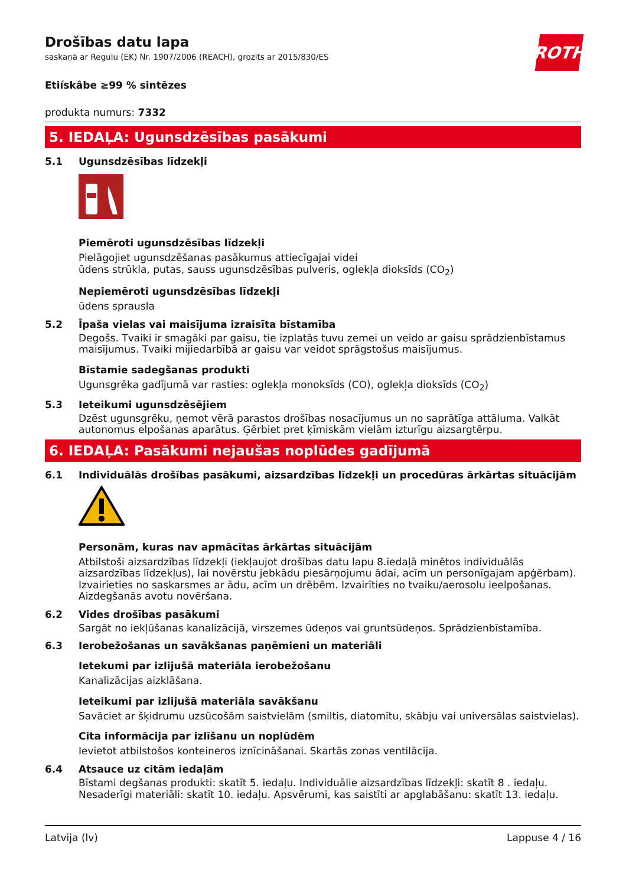ROTH
Drošības datu lapa
saskaņā ar Regulu (EK) Nr. 1907/2006 (REACH), grozīts ar 2015/830/ES
Etiískâbe ≥99 % sintēzes
produkta numurs: 7332
5. IEDAĻA: Ugunsdzēsības pasākumi
5.1 Ugunsdzēsības līdzekļi
Piemēroti ugunsdzēsības līdzekļi
Pielāgojiet ugunsdzēšanas pasākumus attiecīgajai videi
ūdens strūkla, putas, sauss ugunsdzēsības pulveris, oglekļa dioksīds (CO<sub>2</sub>)
Nepiemēroti ugunsdzēsības līdzekļi
ūdens sprausla
5.2 Īpaša vielas vai maisījuma izraisīta bīstamība
Degošs. Tvaiki ir smagāki par gaisu, tie izplatās tuvu zemei un veido ar gaisu sprādzienbīstamus maisījumus. Tvaiki mijiedarbībā ar gaisu var veidot sprāgstošus maisījumus.
Bīstamie sadegšanas produkti
Ugunsgrēka gadījumā var rasties: oglekļa monoksīds (CO), oglekļa dioksīds (CO<sub>2</sub>)
5.3 Ieteikumi ugunsdzēsējiem
Dzēst ugunsgrēku, ņemot vērā parastos drošības nosacījumus un no saprātīga attāluma. Valkāt autonomus elpošanas aparātus. Ģērbiet pret ķīmiskām vielām izturīgu aizsargtērpu.
6. IEDAĻA: Pasākumi nejaušas noplūdes gadījumā
6.1 Individuālās drošības pasākumi, aizsardzības līdzekļi un procedūras ārkārtas situācijām
Personām, kuras nav apmācītas ārkārtas situācijām
Atbilstoši aizsardzības līdzekļi (iekļaujot drošības datu lapu 8.iedaļā minētos individuālās aizsardzības līdzekļus), lai novērstu jebkādu piesārņojumu ādai, acīm un personīgajam apģērbam). Izvairieties no saskarsmes ar ādu, acīm un drēbēm. Izvairīties no tvaiku/aerosolu ieelpošanas. Aizdegšanās avotu novēršana.
6.2 Vides drošības pasākumi
Sargāt no iekļūšanas kanalizācijā, virszemes ūdeņos vai gruntsūdeņos. Sprādzienbīstamība.
6.3 Ierobežošanas un savākšanas paņēmieni un materiāli
Ietekumi par izlijušā materiāla ierobežošanu
Kanalizācijas aizklāšana.
Ieteikumi par izlijušā materiāla savākšanu
Savāciet ar šķidrumu uzsūcošām saistvielām (smiltis, diatomītu, skābju vai universālas saistvielas).
Cita informācija par izlīšanu un noplūdēm
Ievietot atbilstošos konteineros iznīcināšanai. Skartās zonas ventilācija.
6.4 Atsauce uz citām iedaļām
Bīstami degšanas produkti: skatīt 5. iedaļu. Individuālie aizsardzības līdzekļi: skatīt 8 . iedaļu. Nesaderīgi materiāli: skatīt 10. iedaļu. Apsvērumi, kas saistīti ar apglabāšanu: skatīt 13. iedaļu.
Latvija (lv) Lappuse 4 / 16